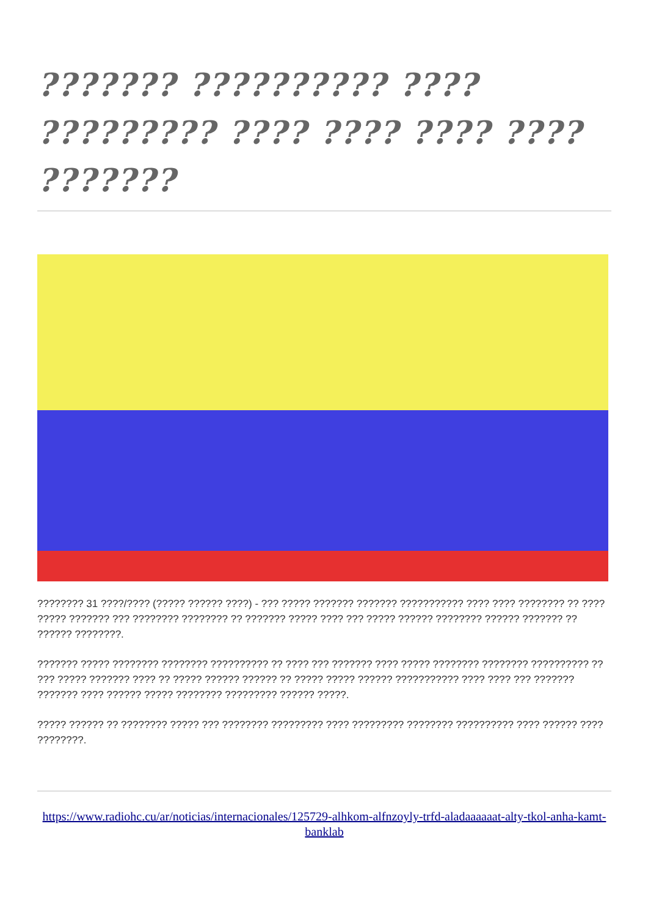??????? ?????????? ???? ????????? ???? ???? ???? ???? ???????
???????? 31 ????/???? (????? ?????? ????) - ??? ????? ??????? ??????? ??????????? ???? ???? ???????? ?? ???? ????? ??????? ??? ???????? ???????? ?? ??????? ????? ???? ??? ????? ?????? ???????? ?????? ??????? ?? ?????? ????????.
??????? ????? ???????? ???????? ?????????? ?? ???? ??? ??????? ???? ????? ???????? ???????? ?????????? ?? ??? ????? ??????? ???? ?? ????? ?????? ?????? ?? ????? ????? ?????? ??????????? ???? ???? ??? ??????? ??????? ???? ?????? ????? ???????? ????????? ?????? ?????.
????? ?????? ?? ???????? ????? ??? ???????? ????????? ???? ????????? ???????? ?????????? ???? ?????? ???? ????????.
https://www.radiohc.cu/ar/noticias/internacionales/125729-alhkom-alfnzoyly-trfd-aladaaaaaat-alty-tkol-anha-kamt-banklab